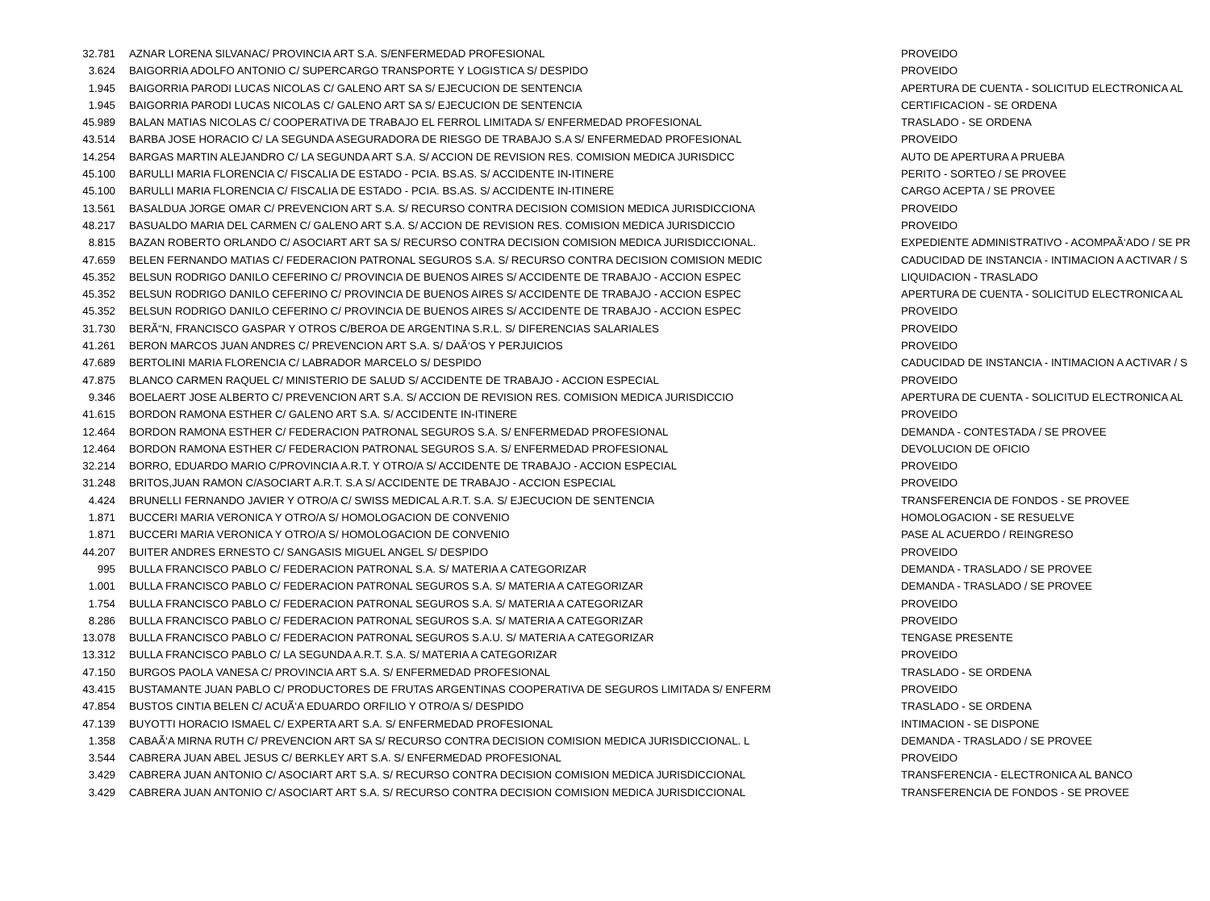| 32.781 | AZNAR LORENA SILVANAC/ PROVINCIA ART S.A. S/ENFERMEDAD PROFESIONAL | PROVEIDO |
| 3.624 | BAIGORRIA ADOLFO ANTONIO C/ SUPERCARGO TRANSPORTE Y LOGISTICA S/ DESPIDO | PROVEIDO |
| 1.945 | BAIGORRIA PARODI LUCAS NICOLAS C/ GALENO ART SA S/ EJECUCION DE SENTENCIA | APERTURA DE CUENTA - SOLICITUD ELECTRONICA AL |
| 1.945 | BAIGORRIA PARODI LUCAS NICOLAS C/ GALENO ART SA S/ EJECUCION DE SENTENCIA | CERTIFICACION - SE ORDENA |
| 45.989 | BALAN MATIAS NICOLAS C/ COOPERATIVA DE TRABAJO EL FERROL LIMITADA S/ ENFERMEDAD PROFESIONAL | TRASLADO - SE ORDENA |
| 43.514 | BARBA JOSE HORACIO C/ LA SEGUNDA ASEGURADORA DE RIESGO DE TRABAJO S.A S/ ENFERMEDAD PROFESIONAL | PROVEIDO |
| 14.254 | BARGAS MARTIN ALEJANDRO C/ LA SEGUNDA ART S.A. S/ ACCION DE REVISION RES. COMISION MEDICA JURISDICC | AUTO DE APERTURA A PRUEBA |
| 45.100 | BARULLI MARIA FLORENCIA C/ FISCALIA DE ESTADO - PCIA. BS.AS. S/ ACCIDENTE IN-ITINERE | PERITO - SORTEO / SE PROVEE |
| 45.100 | BARULLI MARIA FLORENCIA C/ FISCALIA DE ESTADO - PCIA. BS.AS. S/ ACCIDENTE IN-ITINERE | CARGO ACEPTA / SE PROVEE |
| 13.561 | BASALDUA JORGE OMAR C/ PREVENCION ART S.A. S/ RECURSO CONTRA DECISION COMISION MEDICA JURISDICCIONA | PROVEIDO |
| 48.217 | BASUALDO MARIA DEL CARMEN C/ GALENO ART S.A. S/ ACCION DE REVISION RES. COMISION MEDICA JURISDICCIO | PROVEIDO |
| 8.815 | BAZAN ROBERTO ORLANDO C/ ASOCIART ART SA S/ RECURSO CONTRA DECISION COMISION MEDICA JURISDICCIONAL. | EXPEDIENTE ADMINISTRATIVO - ACOMPAÃ‘ADO / SE PR |
| 47.659 | BELEN FERNANDO MATIAS C/ FEDERACION PATRONAL SEGUROS S.A. S/ RECURSO CONTRA DECISION COMISION MEDIC | CADUCIDAD DE INSTANCIA - INTIMACION A ACTIVAR / S |
| 45.352 | BELSUN RODRIGO DANILO CEFERINO C/ PROVINCIA DE BUENOS AIRES S/ ACCIDENTE DE TRABAJO - ACCION ESPEC | LIQUIDACION - TRASLADO |
| 45.352 | BELSUN RODRIGO DANILO CEFERINO C/ PROVINCIA DE BUENOS AIRES S/ ACCIDENTE DE TRABAJO - ACCION ESPEC | APERTURA DE CUENTA - SOLICITUD ELECTRONICA AL |
| 45.352 | BELSUN RODRIGO DANILO CEFERINO C/ PROVINCIA DE BUENOS AIRES S/ ACCIDENTE DE TRABAJO - ACCION ESPEC | PROVEIDO |
| 31.730 | BERÃ“N, FRANCISCO GASPAR Y OTROS C/BEROA DE ARGENTINA S.R.L. S/ DIFERENCIAS SALARIALES | PROVEIDO |
| 41.261 | BERON MARCOS JUAN ANDRES C/ PREVENCION ART S.A. S/ DAÃ‘OS Y PERJUICIOS | PROVEIDO |
| 47.689 | BERTOLINI MARIA FLORENCIA C/ LABRADOR MARCELO S/ DESPIDO | CADUCIDAD DE INSTANCIA - INTIMACION A ACTIVAR / S |
| 47.875 | BLANCO CARMEN RAQUEL C/ MINISTERIO DE SALUD S/ ACCIDENTE DE TRABAJO - ACCION ESPECIAL | PROVEIDO |
| 9.346 | BOELAERT JOSE ALBERTO C/ PREVENCION ART S.A. S/ ACCION DE REVISION RES. COMISION MEDICA JURISDICCIO | APERTURA DE CUENTA - SOLICITUD ELECTRONICA AL |
| 41.615 | BORDON RAMONA ESTHER C/ GALENO ART S.A. S/ ACCIDENTE IN-ITINERE | PROVEIDO |
| 12.464 | BORDON RAMONA ESTHER C/ FEDERACION PATRONAL SEGUROS S.A. S/ ENFERMEDAD PROFESIONAL | DEMANDA - CONTESTADA / SE PROVEE |
| 12.464 | BORDON RAMONA ESTHER C/ FEDERACION PATRONAL SEGUROS S.A. S/ ENFERMEDAD PROFESIONAL | DEVOLUCION DE OFICIO |
| 32.214 | BORRO, EDUARDO MARIO C/PROVINCIA A.R.T. Y OTRO/A S/ ACCIDENTE DE TRABAJO - ACCION ESPECIAL | PROVEIDO |
| 31.248 | BRITOS,JUAN RAMON C/ASOCIART A.R.T. S.A S/ ACCIDENTE DE TRABAJO - ACCION ESPECIAL | PROVEIDO |
| 4.424 | BRUNELLI FERNANDO JAVIER Y OTRO/A C/ SWISS MEDICAL A.R.T. S.A. S/ EJECUCION DE SENTENCIA | TRANSFERENCIA DE FONDOS - SE PROVEE |
| 1.871 | BUCCERI MARIA VERONICA Y OTRO/A S/ HOMOLOGACION DE CONVENIO | HOMOLOGACION - SE RESUELVE |
| 1.871 | BUCCERI MARIA VERONICA Y OTRO/A S/ HOMOLOGACION DE CONVENIO | PASE AL ACUERDO / REINGRESO |
| 44.207 | BUITER ANDRES ERNESTO C/ SANGASIS MIGUEL ANGEL S/ DESPIDO | PROVEIDO |
| 995 | BULLA FRANCISCO PABLO C/ FEDERACION PATRONAL S.A. S/ MATERIA A CATEGORIZAR | DEMANDA - TRASLADO / SE PROVEE |
| 1.001 | BULLA FRANCISCO PABLO C/ FEDERACION PATRONAL SEGUROS S.A. S/ MATERIA A CATEGORIZAR | DEMANDA - TRASLADO / SE PROVEE |
| 1.754 | BULLA FRANCISCO PABLO C/ FEDERACION PATRONAL SEGUROS S.A. S/ MATERIA A CATEGORIZAR | PROVEIDO |
| 8.286 | BULLA FRANCISCO PABLO C/ FEDERACION PATRONAL SEGUROS S.A. S/ MATERIA A CATEGORIZAR | PROVEIDO |
| 13.078 | BULLA FRANCISCO PABLO C/ FEDERACION PATRONAL SEGUROS S.A.U. S/ MATERIA A CATEGORIZAR | TENGASE PRESENTE |
| 13.312 | BULLA FRANCISCO PABLO C/ LA SEGUNDA A.R.T. S.A. S/ MATERIA A CATEGORIZAR | PROVEIDO |
| 47.150 | BURGOS PAOLA VANESA C/ PROVINCIA ART S.A. S/ ENFERMEDAD PROFESIONAL | TRASLADO - SE ORDENA |
| 43.415 | BUSTAMANTE JUAN PABLO C/ PRODUCTORES DE FRUTAS ARGENTINAS COOPERATIVA DE SEGUROS LIMITADA S/ ENFERM | PROVEIDO |
| 47.854 | BUSTOS CINTIA BELEN C/ ACUÃ‘A EDUARDO ORFILIO Y OTRO/A S/ DESPIDO | TRASLADO - SE ORDENA |
| 47.139 | BUYOTTI HORACIO ISMAEL C/ EXPERTA ART S.A. S/ ENFERMEDAD PROFESIONAL | INTIMACION - SE DISPONE |
| 1.358 | CABAÃ‘A MIRNA RUTH C/ PREVENCION ART SA S/ RECURSO CONTRA DECISION COMISION MEDICA JURISDICCIONAL. L | DEMANDA - TRASLADO / SE PROVEE |
| 3.544 | CABRERA JUAN ABEL JESUS C/ BERKLEY ART S.A. S/ ENFERMEDAD PROFESIONAL | PROVEIDO |
| 3.429 | CABRERA JUAN ANTONIO C/ ASOCIART ART S.A. S/ RECURSO CONTRA DECISION COMISION MEDICA JURISDICCIONAL | TRANSFERENCIA - ELECTRONICA AL BANCO |
| 3.429 | CABRERA JUAN ANTONIO C/ ASOCIART ART S.A. S/ RECURSO CONTRA DECISION COMISION MEDICA JURISDICCIONAL | TRANSFERENCIA DE FONDOS - SE PROVEE |